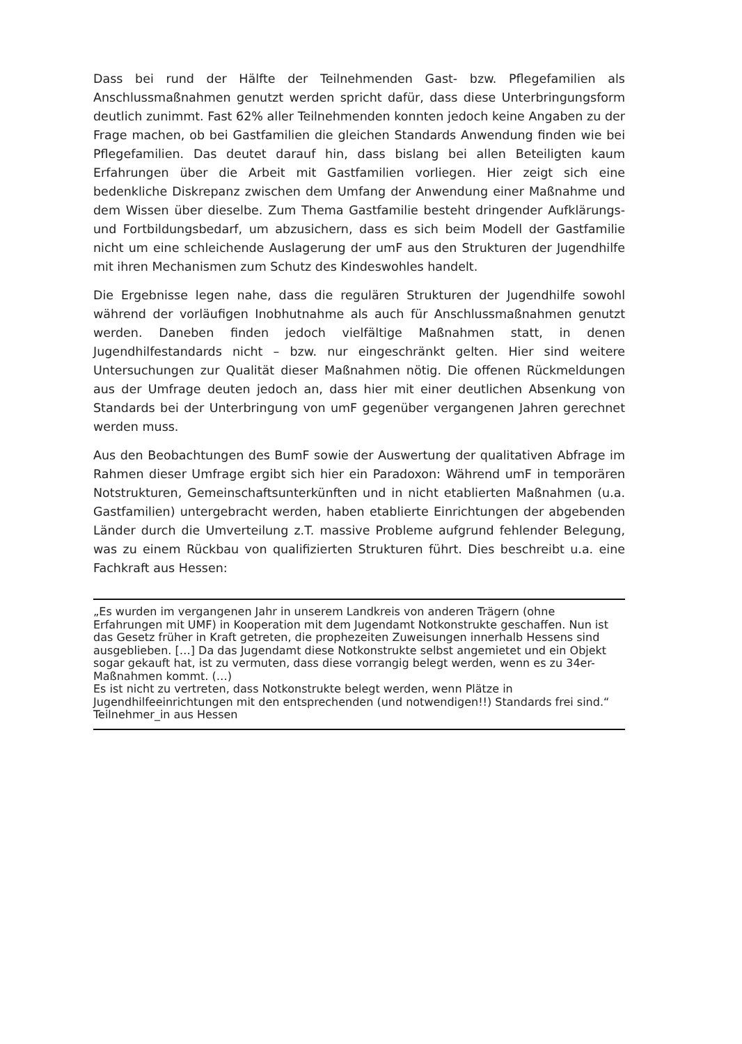Dass bei rund der Hälfte der Teilnehmenden Gast- bzw. Pflegefamilien als Anschlussmaßnahmen genutzt werden spricht dafür, dass diese Unterbringungsform deutlich zunimmt. Fast 62% aller Teilnehmenden konnten jedoch keine Angaben zu der Frage machen, ob bei Gastfamilien die gleichen Standards Anwendung finden wie bei Pflegefamilien. Das deutet darauf hin, dass bislang bei allen Beteiligten kaum Erfahrungen über die Arbeit mit Gastfamilien vorliegen. Hier zeigt sich eine bedenkliche Diskrepanz zwischen dem Umfang der Anwendung einer Maßnahme und dem Wissen über dieselbe. Zum Thema Gastfamilie besteht dringender Aufklärungs- und Fortbildungsbedarf, um abzusichern, dass es sich beim Modell der Gastfamilie nicht um eine schleichende Auslagerung der umF aus den Strukturen der Jugendhilfe mit ihren Mechanismen zum Schutz des Kindeswohles handelt.
Die Ergebnisse legen nahe, dass die regulären Strukturen der Jugendhilfe sowohl während der vorläufigen Inobhutnahme als auch für Anschlussmaßnahmen genutzt werden. Daneben finden jedoch vielfältige Maßnahmen statt, in denen Jugendhilfestandards nicht – bzw. nur eingeschränkt gelten. Hier sind weitere Untersuchungen zur Qualität dieser Maßnahmen nötig. Die offenen Rückmeldungen aus der Umfrage deuten jedoch an, dass hier mit einer deutlichen Absenkung von Standards bei der Unterbringung von umF gegenüber vergangenen Jahren gerechnet werden muss.
Aus den Beobachtungen des BumF sowie der Auswertung der qualitativen Abfrage im Rahmen dieser Umfrage ergibt sich hier ein Paradoxon: Während umF in temporären Notstrukturen, Gemeinschaftsunterkünften und in nicht etablierten Maßnahmen (u.a. Gastfamilien) untergebracht werden, haben etablierte Einrichtungen der abgebenden Länder durch die Umverteilung z.T. massive Probleme aufgrund fehlender Belegung, was zu einem Rückbau von qualifizierten Strukturen führt. Dies beschreibt u.a. eine Fachkraft aus Hessen:
„Es wurden im vergangenen Jahr in unserem Landkreis von anderen Trägern (ohne Erfahrungen mit UMF) in Kooperation mit dem Jugendamt Notkonstrukte geschaffen. Nun ist das Gesetz früher in Kraft getreten, die prophezeiten Zuweisungen innerhalb Hessens sind ausgeblieben. […] Da das Jugendamt diese Notkonstrukte selbst angemietet und ein Objekt sogar gekauft hat, ist zu vermuten, dass diese vorrangig belegt werden, wenn es zu 34er-Maßnahmen kommt. (…)
Es ist nicht zu vertreten, dass Notkonstrukte belegt werden, wenn Plätze in Jugendhilfeeinrichtungen mit den entsprechenden (und notwendigen!!) Standards frei sind.“ Teilnehmer_in aus Hessen